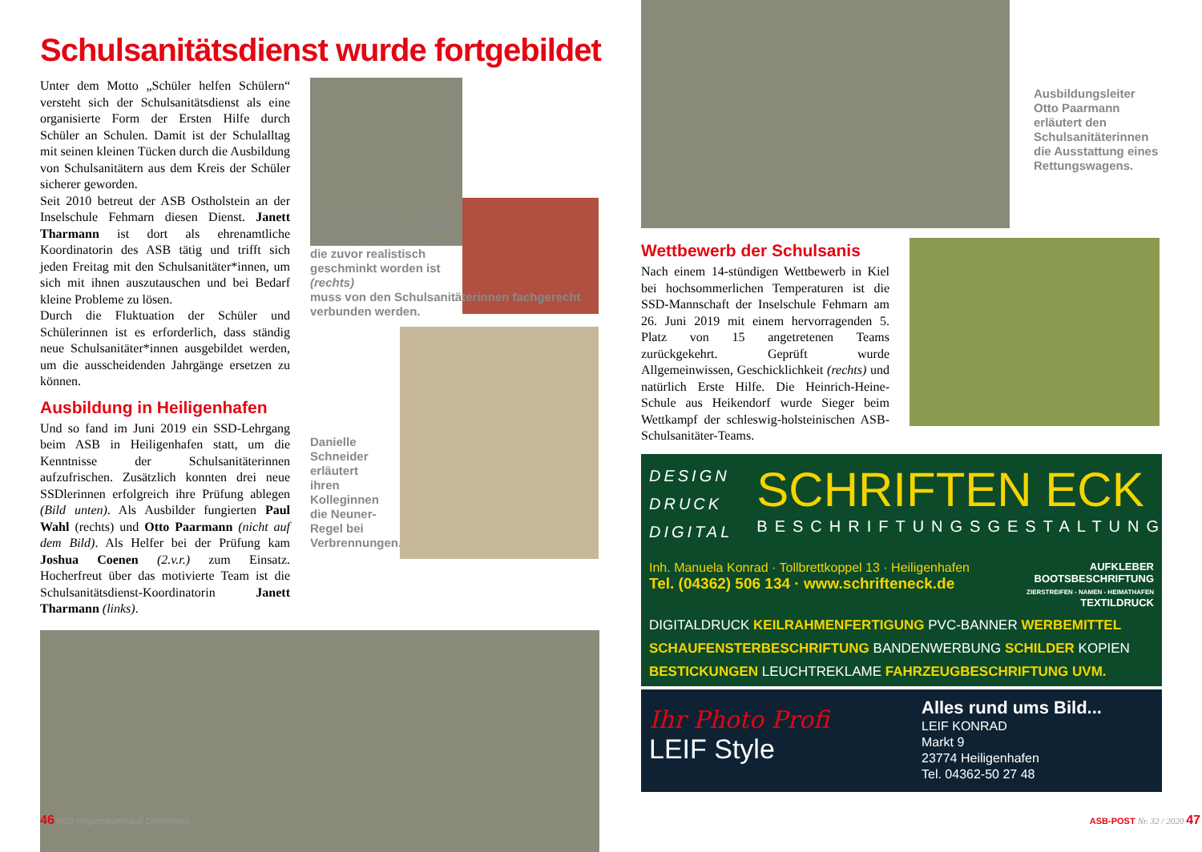Schulsanitätsdienst wurde fortgebildet
Unter dem Motto „Schüler helfen Schülern“ versteht sich der Schulsanitätsdienst als eine organisierte Form der Ersten Hilfe durch Schüler an Schulen. Damit ist der Schulalltag mit seinen kleinen Tücken durch die Ausbildung von Schulsanitätern aus dem Kreis der Schüler sicherer geworden.
Seit 2010 betreut der ASB Ostholstein an der Inselschule Fehmarn diesen Dienst. Janett Tharmann ist dort als ehrenamtliche Koordinatorin des ASB tätig und trifft sich jeden Freitag mit den Schulsanitäter*innen, um sich mit ihnen auszutauschen und bei Bedarf kleine Probleme zu lösen.
Durch die Fluktuation der Schüler und Schülerinnen ist es erforderlich, dass ständig neue Schulsanitäter*innen ausgebildet werden, um die ausscheidenden Jahrgänge ersetzen zu können.
Ausbildung in Heiligenhafen
Und so fand im Juni 2019 ein SSD-Lehrgang beim ASB in Heiligenhafen statt, um die Kenntnisse der Schulsanitäterinnen aufzufrischen. Zusätzlich konnten drei neue SSDlerinnen erfolgreich ihre Prüfung ablegen (Bild unten). Als Ausbilder fungierten Paul Wahl (rechts) und Otto Paarmann (nicht auf dem Bild). Als Helfer bei der Prüfung kam Joshua Coenen (2.v.r.) zum Einsatz. Hocherfreut über das motivierte Team ist die Schulsanitätsdienst-Koordinatorin Janett Tharmann (links).
Praktische Prüfung. Eine stark blutende Wunde, die zuvor realistisch geschminkt worden ist (rechts)
muss von den Schulsanitäterinnen fachgerecht verbunden werden.
Danielle Schneider erläutert ihren Kolleginnen die Neuner-Regel bei Verbrennungen.
46 ASB Regionalverband Ostholstein
Ausbildungsleiter Otto Paarmann erläutert den Schulsanitäterinnen die Ausstattung eines Rettungswagens.
Wettbewerb der Schulsanis
Nach einem 14-stündigen Wettbewerb in Kiel bei hochsommerlichen Temperaturen ist die SSD-Mannschaft der Inselschule Fehmarn am 26. Juni 2019 mit einem hervorragenden 5. Platz von 15 angetretenen Teams zurückgekehrt. Geprüft wurde Allgemeinwissen, Geschicklichkeit (rechts) und natürlich Erste Hilfe. Die Heinrich-Heine-Schule aus Heikendorf wurde Sieger beim Wettkampf der schleswig-holsteinischen ASB-Schulsanitäter-Teams.
DESIGN
DRUCK
DIGITAL
SCHRIFTEN ECK
BESCHRIFTUNGSGESTALTUNG
Inh. Manuela Konrad · Tollbrettkoppel 13 · Heiligenhafen
Tel. (04362) 506 134 · www.schrifteneck.de
AUFKLEBER
BOOTSBESCHRIFTUNG
ZIERSTREIFEN - NAMEN - HEIMATHAFEN
TEXTILDRUCK
DIGITALDRUCK KEILRAHMENFERTIGUNG PVC-BANNER WERBEMITTEL SCHAUFENSTERBESCHRIFTUNG BANDENWERBUNG SCHILDER KOPIEN BESTICKUNGEN LEUCHTREKLAME FAHRZEUGBESCHRIFTUNG UVM.
Ihr Photo Profi
LEIF Style
Alles rund ums Bild...
LEIF KONRAD
Markt 9
23774 Heiligenhafen
Tel. 04362-50 27 48
ASB-POST Nr. 32 / 2020 47